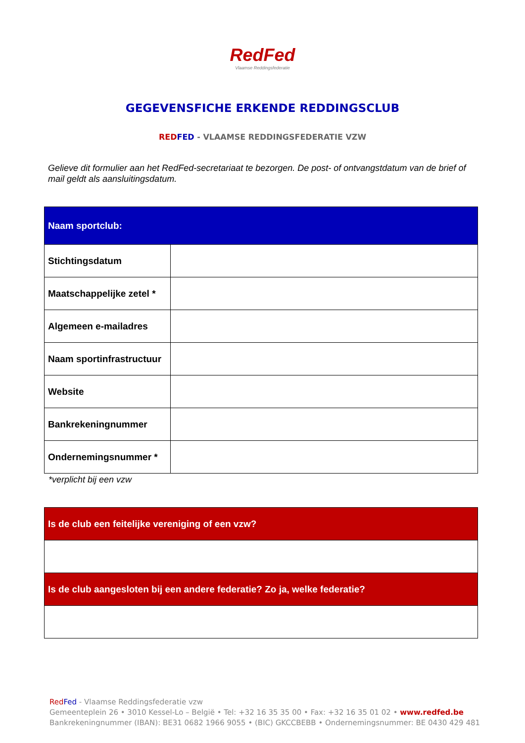RedFed
Vlaamse Reddingsfederatie
GEGEVENSFICHE ERKENDE REDDINGSCLUB
RED FED - VLAAMSE REDDINGSFEDERATIE VZW
Gelieve dit formulier aan het RedFed-secretariaat te bezorgen. De post- of ontvangstdatum van de brief of mail geldt als aansluitingsdatum.
| Naam sportclub: | |
| Stichtingsdatum | |
| Maatschappelijke zetel * | |
| Algemeen e-mailadres | |
| Naam sportinfrastructuur | |
| Website | |
| Bankrekeningnummer | |
| Ondernemingsnummer * | |
*verplicht bij een vzw
| Is de club een feitelijke vereniging of een vzw? |
| Is de club aangesloten bij een andere federatie? Zo ja, welke federatie? |
Red Fed - Vlaamse Reddingsfederatie vzw
Gemeenteplein 26 • 3010 Kessel-Lo – België • Tel: +32 16 35 35 00 • Fax: +32 16 35 01 02 • www.redfed.be
Bankrekeningnummer (IBAN): BE31 0682 1966 9055 • (BIC) GKCCBEBB • Ondernemingsnummer: BE 0430 429 481